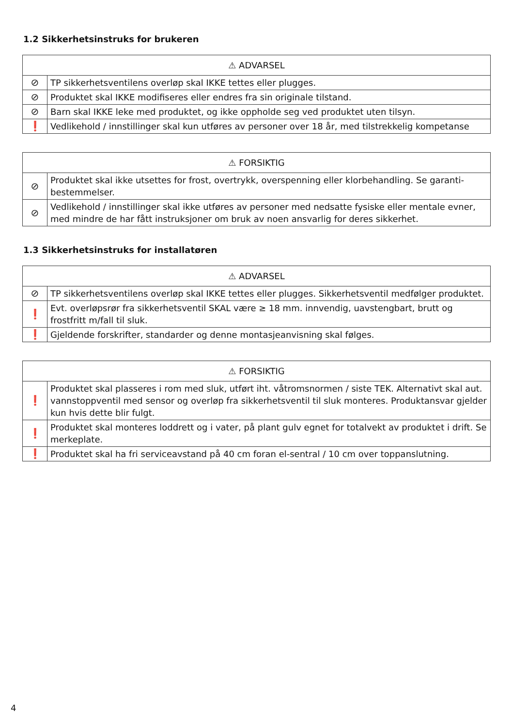1.2 Sikkerhetsinstruks for brukeren
| ⚠ ADVARSEL | |
| --- | --- |
| ⊘ | TP sikkerhetsventilens overløp skal IKKE tettes eller plugges. |
| ⊘ | Produktet skal IKKE modifiseres eller endres fra sin originale tilstand. |
| ⊘ | Barn skal IKKE leke med produktet, og ikke oppholde seg ved produktet uten tilsyn. |
| ❗ | Vedlikehold / innstillinger skal kun utføres av personer over 18 år, med tilstrekkelig kompetanse |
| ⚠ FORSIKTIG | |
| --- | --- |
| ⊘ | Produktet skal ikke utsettes for frost, overtrykk, overspenning eller klorbehandling. Se garanti-bestemmelser. |
| ⊘ | Vedlikehold / innstillinger skal ikke utføres av personer med nedsatte fysiske eller mentale evner, med mindre de har fått instruksjoner om bruk av noen ansvarlig for deres sikkerhet. |
1.3 Sikkerhetsinstruks for installatøren
| ⚠ ADVARSEL | |
| --- | --- |
| ⊘ | TP sikkerhetsventilens overløp skal IKKE tettes eller plugges. Sikkerhetsventil medfølger produktet. |
| ❗ | Evt. overløpsrør fra sikkerhetsventil SKAL være ≥ 18 mm. innvendig, uavstengbart, brutt og frostfritt m/fall til sluk. |
| ❗ | Gjeldende forskrifter, standarder og denne montasjeanvisning skal følges. |
| ⚠ FORSIKTIG | |
| --- | --- |
| ❗ | Produktet skal plasseres i rom med sluk, utført iht. våtromsnormen / siste TEK. Alternativt skal aut. vannstoppventil med sensor og overløp fra sikkerhetsventil til sluk monteres. Produktansvar gjelder kun hvis dette blir fulgt. |
| ❗ | Produktet skal monteres loddrett og i vater, på plant gulv egnet for totalvekt av produktet i drift. Se merkeplate. |
| ❗ | Produktet skal ha fri serviceavstand på 40 cm foran el-sentral / 10 cm over toppanslutning. |
4